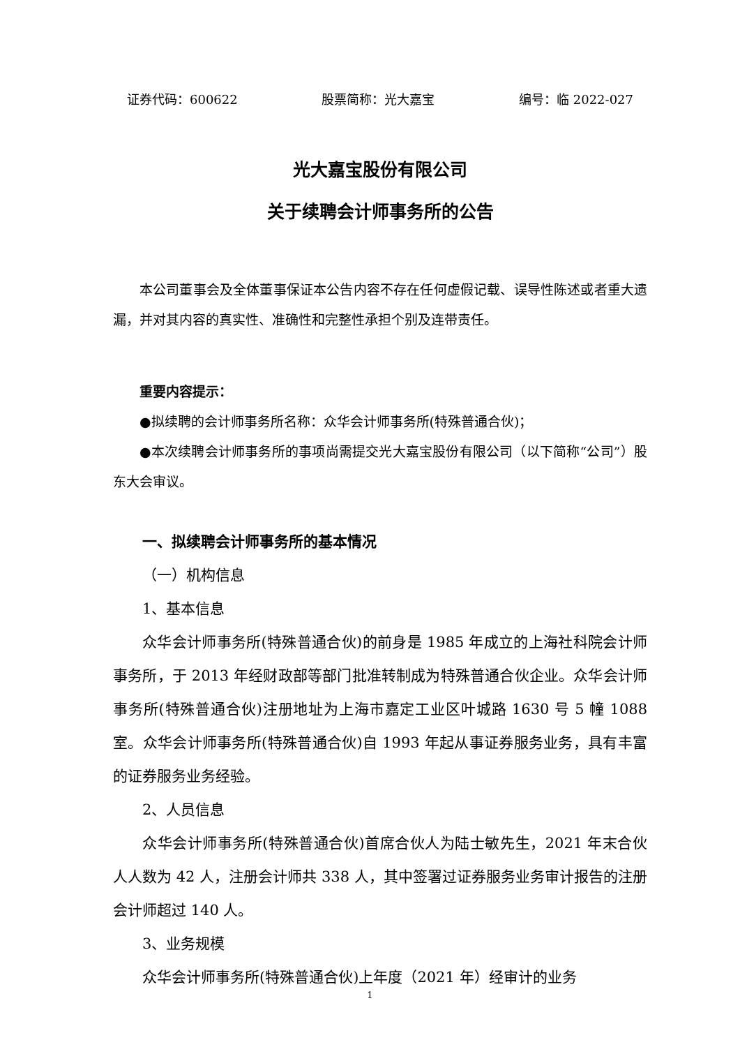证券代码：600622 股票简称：光大嘉宝 编号：临 2022-027
光大嘉宝股份有限公司
关于续聘会计师事务所的公告
本公司董事会及全体董事保证本公告内容不存在任何虚假记载、误导性陈述或者重大遗漏，并对其内容的真实性、准确性和完整性承担个别及连带责任。
重要内容提示：
●拟续聘的会计师事务所名称：众华会计师事务所(特殊普通合伙)；
●本次续聘会计师事务所的事项尚需提交光大嘉宝股份有限公司（以下简称“公司”）股东大会审议。
一、拟续聘会计师事务所的基本情况
（一）机构信息
1、基本信息
众华会计师事务所(特殊普通合伙)的前身是 1985 年成立的上海社科院会计师事务所，于 2013 年经财政部等部门批准转制成为特殊普通合伙企业。众华会计师事务所(特殊普通合伙)注册地址为上海市嘉定工业区叶城路 1630 号 5 幢 1088 室。众华会计师事务所(特殊普通合伙)自 1993 年起从事证券服务业务，具有丰富的证券服务业务经验。
2、人员信息
众华会计师事务所(特殊普通合伙)首席合伙人为陆士敏先生，2021 年末合伙人人数为 42 人，注册会计师共 338 人，其中签署过证券服务业务审计报告的注册会计师超过 140 人。
3、业务规模
众华会计师事务所(特殊普通合伙)上年度（2021 年）经审计的业务
1